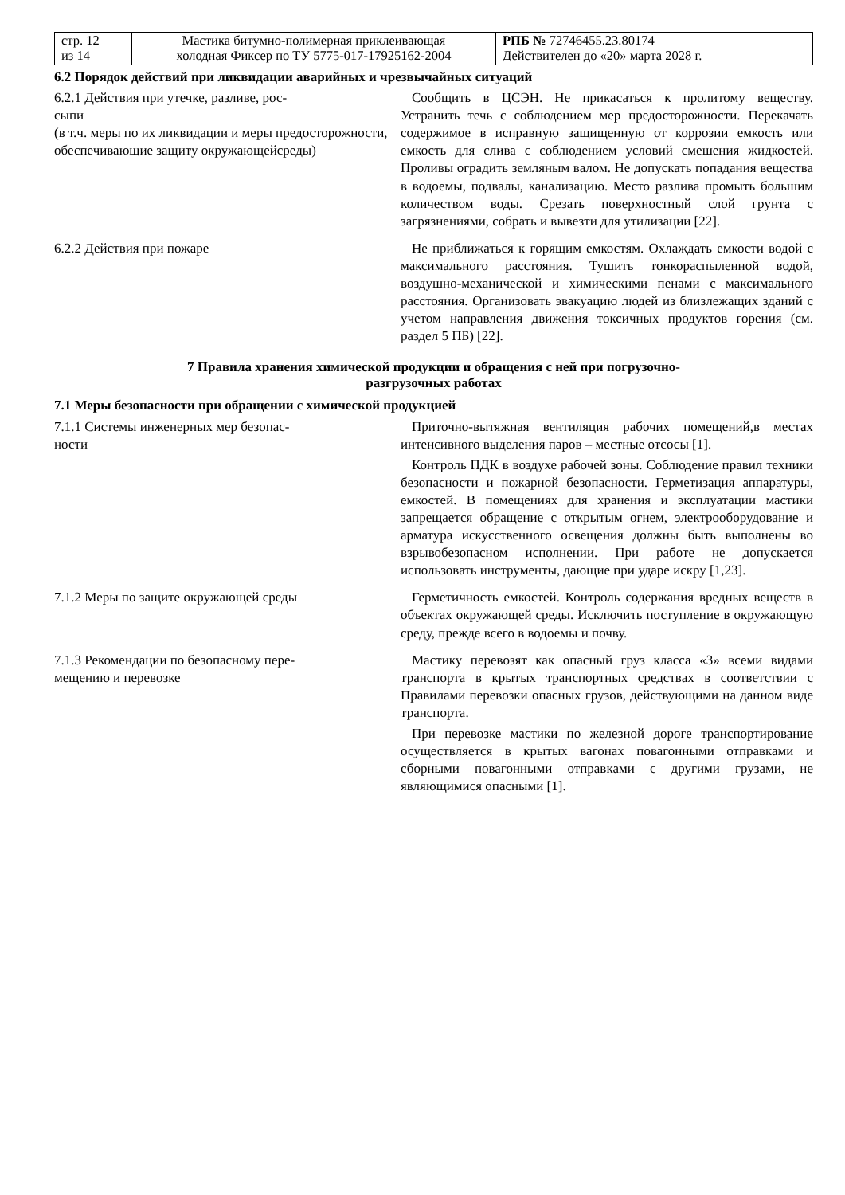| стр. 12 из 14 | Мастика битумно-полимерная приклеивающая холодная Фиксер по ТУ 5775-017-17925162-2004 | РПБ № 72746455.23.80174 Действителен до «20» марта 2028 г. |
6.2 Порядок действий при ликвидации аварийных и чрезвычайных ситуаций
6.2.1 Действия при утечке, разливе, рос-
сыпи
(в т.ч. меры по их ликвидации и меры предосторожности, обеспечивающие защиту окружающейсреды)
Сообщить в ЦСЭН. Не прикасаться к пролитому веществу. Устранить течь с соблюдением мер предосторожности. Перекачать содержимое в исправную защищенную от коррозии емкость или емкость для слива с соблюдением условий смешения жидкостей. Проливы оградить земляным валом. Не допускать попадания вещества в водоемы, подвалы, канализацию. Место разлива промыть большим количеством воды. Срезать поверхностный слой грунта с загрязнениями, собрать и вывезти для утилизации [22].
6.2.2 Действия при пожаре Не приближаться к горящим емкостям. Охлаждать емкости водой с максимального расстояния. Тушить тонкораспыленной водой, воздушно-механической и химическими пенами с максимального расстояния. Организовать эвакуацию людей из близлежащих зданий с учетом направления движения токсичных продуктов горения (см. раздел 5 ПБ) [22].
7 Правила хранения химической продукции и обращения с ней при погрузочно-
разгрузочных работах
7.1 Меры безопасности при обращении с химической продукцией
7.1.1 Системы инженерных мер безопас-
ности
Приточно-вытяжная вентиляция рабочих помещений,в местах интенсивного выделения паров – местные отсосы [1].
Контроль ПДК в воздухе рабочей зоны. Соблюдение правил техники безопасности и пожарной безопасности. Герметизация аппаратуры, емкостей. В помещениях для хранения и эксплуатации мастики запрещается обращение с открытым огнем, электрооборудование и арматура искусственного освещения должны быть выполнены во взрывобезопасном исполнении. При работе не допускается использовать инструменты, дающие при ударе искру [1,23].
7.1.2 Меры по защите окружающей среды Герметичность емкостей. Контроль содержания вредных веществ в объектах окружающей среды. Исключить поступление в окружающую среду, прежде всего в водоемы и почву.
7.1.3 Рекомендации по безопасному пере-
мещению и перевозке
Мастику перевозят как опасный груз класса «3» всеми видами транспорта в крытых транспортных средствах в соответствии с Правилами перевозки опасных грузов, действующими на данном виде транспорта.
При перевозке мастики по железной дороге транспортирование осуществляется в крытых вагонах повагонными отправками и сборными повагонными отправками с другими грузами, не являющимися опасными [1].